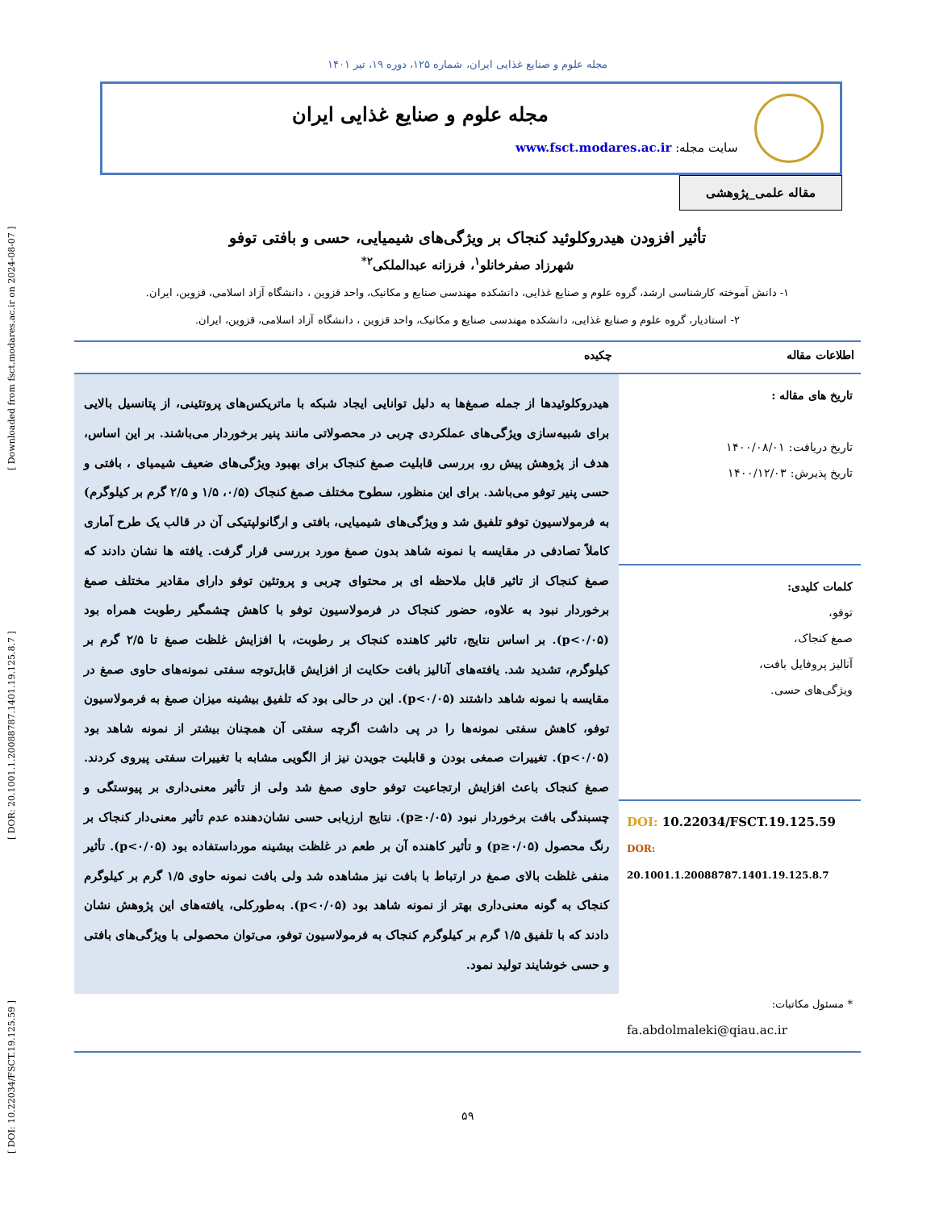[ DOI: 10.22034/FSCT.19.125.59 ] [ DOR: 20.1001.1.20088787.1401.19.125.8.7 ] [ Downloaded from fsct.modares.ac.ir on 2024-08-07 ]
مجله علوم و صنایع غذایی ایران، شماره ۱۲۵، دوره ۱۹، تیر ۱۴۰۱
مجله علوم و صنایع غذایی ایران
سایت مجله: www.fsct.modares.ac.ir
مقاله علمی_پژوهشی
تأثیر افزودن هیدروکلوئید کنجاک بر ویژگی‌های شیمیایی، حسی و بافتی توفو
شهرزاد صفرخانلو<sup>۱</sup>، فرزانه عبدالملکی<sup>۲*</sup>
۱- دانش آموخته کارشناسی ارشد، گروه علوم و صنایع غذایی، دانشکده مهندسی صنایع و مکانیک، واحد قزوین ، دانشگاه آزاد اسلامی، قزوین، ایران.
۲- استادیار، گروه علوم و صنایع غذایی، دانشکده مهندسی صنایع و مکانیک، واحد قزوین ، دانشگاه آزاد اسلامی، قزوین، ایران.
اطلاعات مقاله
تاریخ های مقاله :
تاریخ دریافت: ۱۴۰۰/۰۸/۰۱
تاریخ پذیرش: ۱۴۰۰/۱۲/۰۳
کلمات کلیدی:
توفو،
صمغ کنجاک،
آنالیز پروفایل بافت،
ویژگی‌های حسی.
DOI: 10.22034/FSCT.19.125.59
DOR: 20.1001.1.20088787.1401.19.125.8.7
* مسئول مکاتبات:
fa.abdolmaleki@qiau.ac.ir
چکیده
هیدروکلوئیدها از جمله صمغ‌ها به دلیل توانایی ایجاد شبکه با ماتریکس‌های پروتئینی، از پتانسیل بالایی برای شبیه‌سازی ویژگی‌های عملکردی چربی در محصولاتی مانند پنیر برخوردار می‌باشند. بر این اساس، هدف از پژوهش پیش رو، بررسی قابلیت صمغ کنجاک برای بهبود ویژگی‌های ضعیف شیمیای ، بافتی و حسی پنیر توفو می‌باشد. برای این منظور، سطوح مختلف صمغ کنجاک (۰/۵، ۱/۵ و ۲/۵ گرم بر کیلوگرم) به فرمولاسیون توفو تلفیق شد و ویژگی‌های شیمیایی، بافتی و ارگانولپتیکی آن در قالب یک طرح آماری کاملاً تصادفی در مقایسه با نمونه شاهد بدون صمغ مورد بررسی قرار گرفت. یافته ها نشان دادند که صمغ کنجاک از تاثیر قابل ملاحظه ای بر محتوای چربی و پروتئین توفو دارای مقادیر مختلف صمغ برخوردار نبود به علاوه، حضور کنجاک در فرمولاسیون توفو با کاهش چشمگیر رطوبت همراه بود (p<۰/۰۵). بر اساس نتایج، تاثیر کاهنده کنجاک بر رطوبت، با افزایش غلظت صمغ تا ۲/۵ گرم بر کیلوگرم، تشدید شد. یافته‌های آنالیز بافت حکایت از افزایش قابل‌توجه سفتی نمونه‌های حاوی صمغ در مقایسه با نمونه شاهد داشتند (p<۰/۰۵). این در حالی بود که تلفیق بیشینه میزان صمغ به فرمولاسیون توفو، کاهش سفتی نمونه‌ها را در پی داشت اگرچه سفتی آن همچنان بیشتر از نمونه شاهد بود (p<۰/۰۵). تغییرات صمغی بودن و قابلیت جویدن نیز از الگویی مشابه با تغییرات سفتی پیروی کردند. صمغ کنجاک باعث افزایش ارتجاعیت توفو حاوی صمغ شد ولی از تأثیر معنی‌داری بر پیوستگی و چسبندگی بافت برخوردار نبود (p≥۰/۰۵). نتایج ارزیابی حسی نشان‌دهنده عدم تأثیر معنی‌دار کنجاک بر رنگ محصول (p≥۰/۰۵) و تأثیر کاهنده آن بر طعم در غلظت بیشینه مورداستفاده بود (p<۰/۰۵). تأثیر منفی غلظت بالای صمغ در ارتباط با بافت نیز مشاهده شد ولی بافت نمونه حاوی ۱/۵ گرم بر کیلوگرم کنجاک به گونه معنی‌داری بهتر از نمونه شاهد بود (p<۰/۰۵). به‌طورکلی، یافته‌های این پژوهش نشان دادند که با تلفیق ۱/۵ گرم بر کیلوگرم کنجاک به فرمولاسیون توفو، می‌توان محصولی با ویژگی‌های بافتی و حسی خوشایند تولید نمود.
۵۹